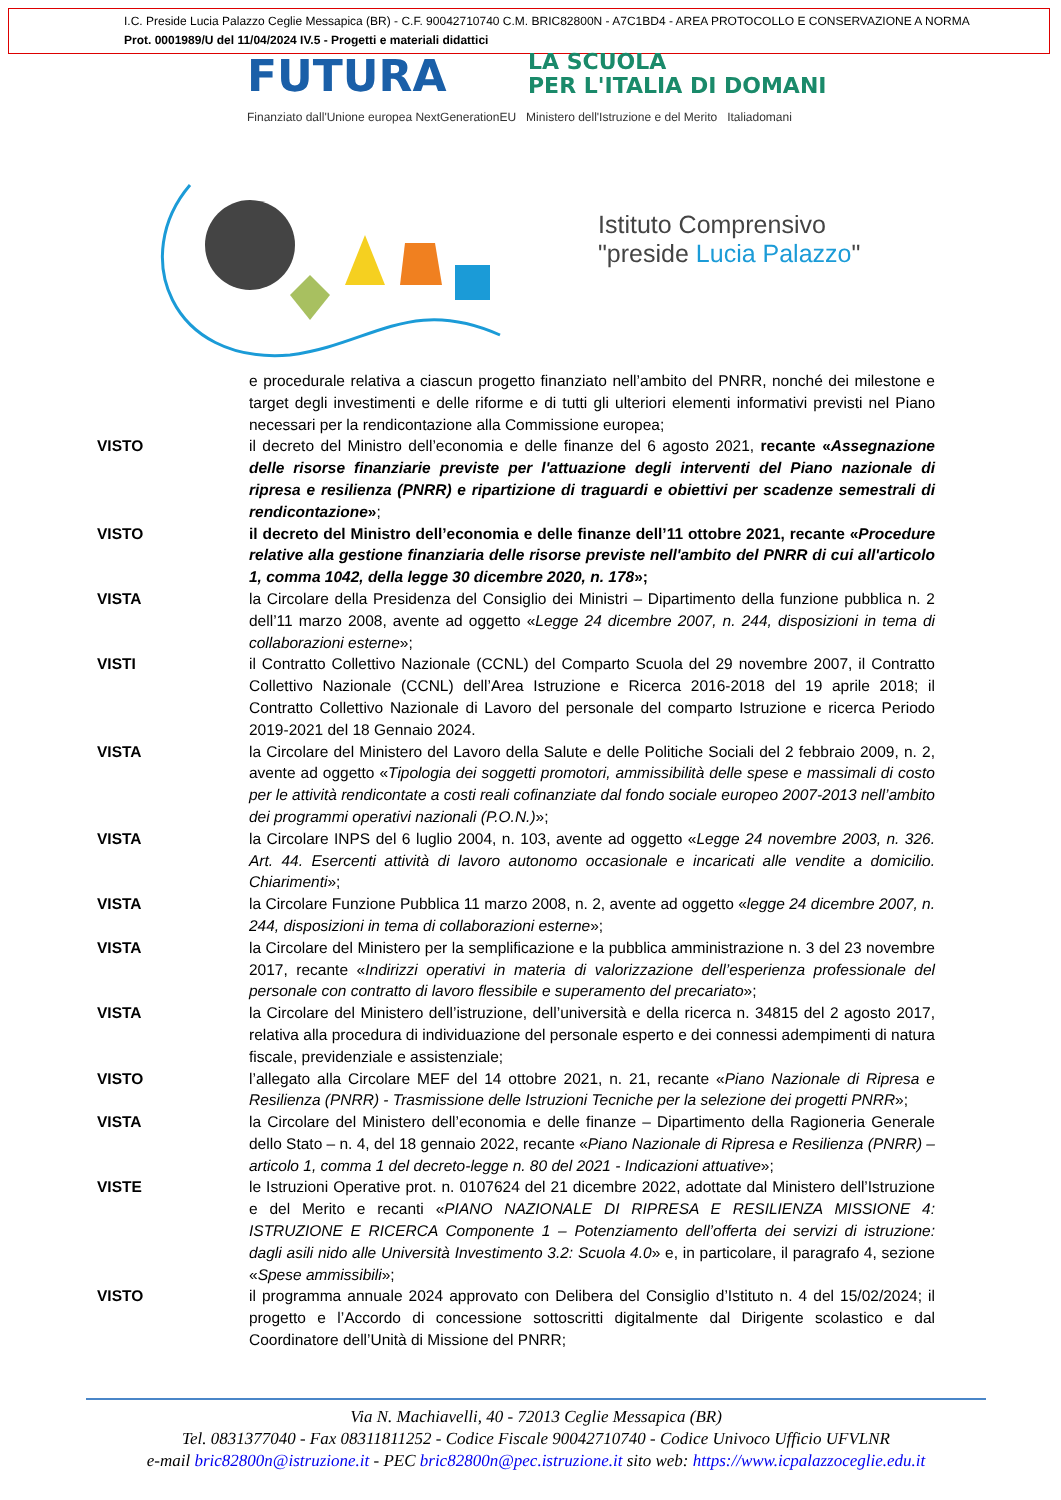I.C. Preside Lucia Palazzo Ceglie Messapica (BR) - C.F. 90042710740 C.M. BRIC82800N - A7C1BD4 - AREA PROTOCOLLO E CONSERVAZIONE A NORMA
Prot. 0001989/U del 11/04/2024 IV.5 - Progetti e materiali didattici
FUTURA
LA SCUOLA
PER L'ITALIA DI DOMANI
Finanziato dall'Unione europea NextGenerationEU Ministero dell'Istruzione e del Merito Italiadomani
Istituto Comprensivo
"preside Lucia Palazzo"
e procedurale relativa a ciascun progetto finanziato nell’ambito del PNRR, nonché dei milestone e target degli investimenti e delle riforme e di tutti gli ulteriori elementi informativi previsti nel Piano necessari per la rendicontazione alla Commissione europea;
VISTO il decreto del Ministro dell’economia e delle finanze del 6 agosto 2021, recante «Assegnazione delle risorse finanziarie previste per l'attuazione degli interventi del Piano nazionale di ripresa e resilienza (PNRR) e ripartizione di traguardi e obiettivi per scadenze semestrali di rendicontazione»;
VISTO il decreto del Ministro dell’economia e delle finanze dell’11 ottobre 2021, recante «Procedure relative alla gestione finanziaria delle risorse previste nell'ambito del PNRR di cui all'articolo 1, comma 1042, della legge 30 dicembre 2020, n. 178»;
VISTA la Circolare della Presidenza del Consiglio dei Ministri – Dipartimento della funzione pubblica n. 2 dell’11 marzo 2008, avente ad oggetto «Legge 24 dicembre 2007, n. 244, disposizioni in tema di collaborazioni esterne»;
VISTI il Contratto Collettivo Nazionale (CCNL) del Comparto Scuola del 29 novembre 2007, il Contratto Collettivo Nazionale (CCNL) dell’Area Istruzione e Ricerca 2016-2018 del 19 aprile 2018; il Contratto Collettivo Nazionale di Lavoro del personale del comparto Istruzione e ricerca Periodo 2019-2021 del 18 Gennaio 2024.
VISTA la Circolare del Ministero del Lavoro della Salute e delle Politiche Sociali del 2 febbraio 2009, n. 2, avente ad oggetto «Tipologia dei soggetti promotori, ammissibilità delle spese e massimali di costo per le attività rendicontate a costi reali cofinanziate dal fondo sociale europeo 2007-2013 nell’ambito dei programmi operativi nazionali (P.O.N.)»;
VISTA la Circolare INPS del 6 luglio 2004, n. 103, avente ad oggetto «Legge 24 novembre 2003, n. 326. Art. 44. Esercenti attività di lavoro autonomo occasionale e incaricati alle vendite a domicilio. Chiarimenti»;
VISTA la Circolare Funzione Pubblica 11 marzo 2008, n. 2, avente ad oggetto «legge 24 dicembre 2007, n. 244, disposizioni in tema di collaborazioni esterne»;
VISTA la Circolare del Ministero per la semplificazione e la pubblica amministrazione n. 3 del 23 novembre 2017, recante «Indirizzi operativi in materia di valorizzazione dell’esperienza professionale del personale con contratto di lavoro flessibile e superamento del precariato»;
VISTA la Circolare del Ministero dell’istruzione, dell’università e della ricerca n. 34815 del 2 agosto 2017, relativa alla procedura di individuazione del personale esperto e dei connessi adempimenti di natura fiscale, previdenziale e assistenziale;
VISTO l’allegato alla Circolare MEF del 14 ottobre 2021, n. 21, recante «Piano Nazionale di Ripresa e Resilienza (PNRR) - Trasmissione delle Istruzioni Tecniche per la selezione dei progetti PNRR»;
VISTA la Circolare del Ministero dell’economia e delle finanze – Dipartimento della Ragioneria Generale dello Stato – n. 4, del 18 gennaio 2022, recante «Piano Nazionale di Ripresa e Resilienza (PNRR) – articolo 1, comma 1 del decreto-legge n. 80 del 2021 - Indicazioni attuative»;
VISTE le Istruzioni Operative prot. n. 0107624 del 21 dicembre 2022, adottate dal Ministero dell’Istruzione e del Merito e recanti «PIANO NAZIONALE DI RIPRESA E RESILIENZA MISSIONE 4: ISTRUZIONE E RICERCA Componente 1 – Potenziamento dell’offerta dei servizi di istruzione: dagli asili nido alle Università Investimento 3.2: Scuola 4.0» e, in particolare, il paragrafo 4, sezione «Spese ammissibili»;
VISTO il programma annuale 2024 approvato con Delibera del Consiglio d’Istituto n. 4 del 15/02/2024; il progetto e l’Accordo di concessione sottoscritti digitalmente dal Dirigente scolastico e dal Coordinatore dell’Unità di Missione del PNRR;
Via N. Machiavelli, 40 - 72013 Ceglie Messapica (BR)
Tel. 0831377040 - Fax 08311811252 - Codice Fiscale 90042710740 - Codice Univoco Ufficio UFVLNR
e-mail bric82800n@istruzione.it - PEC bric82800n@pec.istruzione.it sito web: https://www.icpalazzoceglie.edu.it